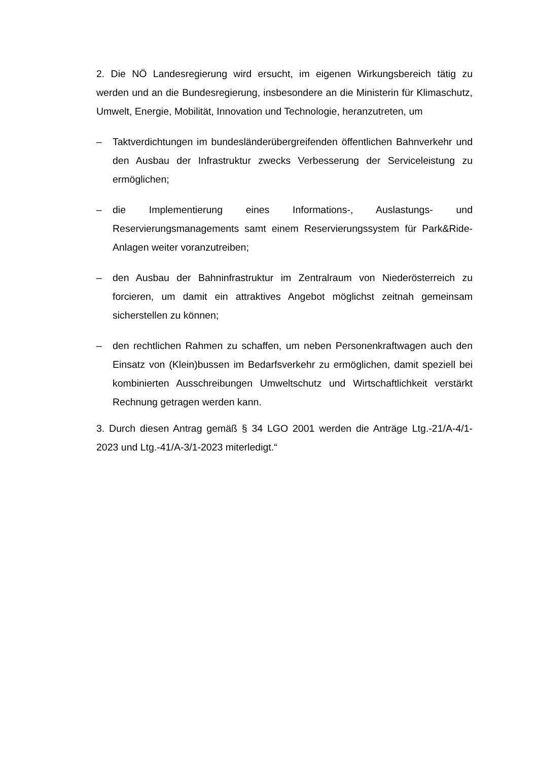2. Die NÖ Landesregierung wird ersucht, im eigenen Wirkungsbereich tätig zu werden und an die Bundesregierung, insbesondere an die Ministerin für Klimaschutz, Umwelt, Energie, Mobilität, Innovation und Technologie, heranzutreten, um
– Taktverdichtungen im bundesländerübergreifenden öffentlichen Bahnverkehr und den Ausbau der Infrastruktur zwecks Verbesserung der Serviceleistung zu ermöglichen;
– die Implementierung eines Informations-, Auslastungs- und Reservierungsmanagements samt einem Reservierungssystem für Park&Ride-Anlagen weiter voranzutreiben;
– den Ausbau der Bahninfrastruktur im Zentralraum von Niederösterreich zu forcieren, um damit ein attraktives Angebot möglichst zeitnah gemeinsam sicherstellen zu können;
– den rechtlichen Rahmen zu schaffen, um neben Personenkraftwagen auch den Einsatz von (Klein)bussen im Bedarfsverkehr zu ermöglichen, damit speziell bei kombinierten Ausschreibungen Umweltschutz und Wirtschaftlichkeit verstärkt Rechnung getragen werden kann.
3. Durch diesen Antrag gemäß § 34 LGO 2001 werden die Anträge Ltg.-21/A-4/1-2023 und Ltg.-41/A-3/1-2023 miterledigt.“